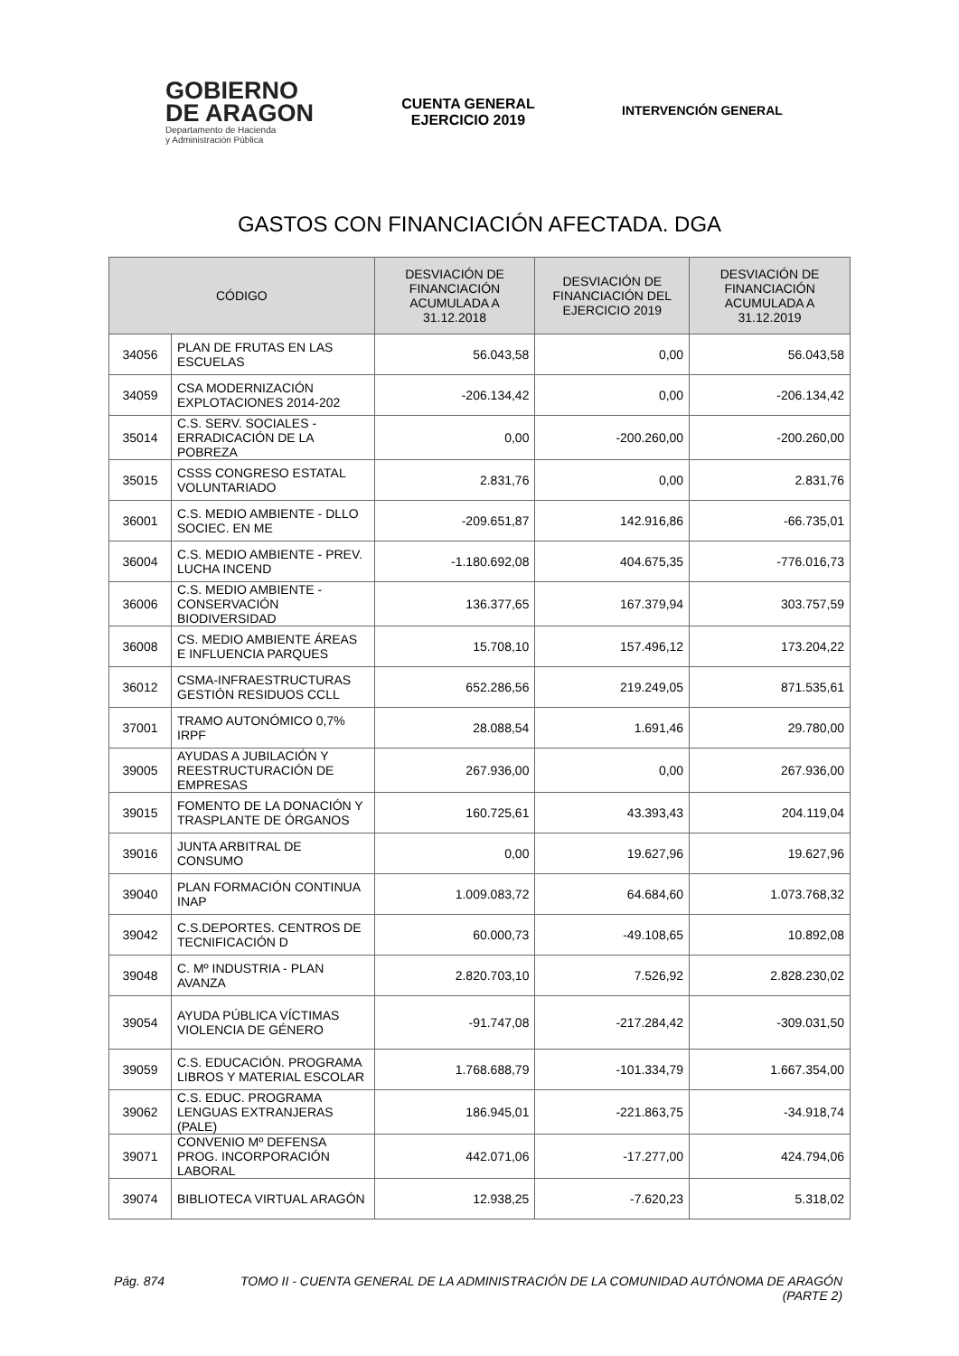GOBIERNO
DE ARAGON
Departamento de Hacienda
y Administración Pública
CUENTA GENERAL
EJERCICIO 2019
INTERVENCIÓN GENERAL
GASTOS CON FINANCIACIÓN AFECTADA. DGA
| CÓDIGO | | DESVIACIÓN DE FINANCIACIÓN ACUMULADA A 31.12.2018 | DESVIACIÓN DE FINANCIACIÓN DEL EJERCICIO 2019 | DESVIACIÓN DE FINANCIACIÓN ACUMULADA A 31.12.2019 |
| --- | --- | --- | --- | --- |
| 34056 | PLAN DE FRUTAS EN LAS ESCUELAS | 56.043,58 | 0,00 | 56.043,58 |
| 34059 | CSA MODERNIZACIÓN EXPLOTACIONES 2014-202 | -206.134,42 | 0,00 | -206.134,42 |
| 35014 | C.S. SERV. SOCIALES - ERRADICACIÓN DE LA POBREZA | 0,00 | -200.260,00 | -200.260,00 |
| 35015 | CSSS CONGRESO ESTATAL VOLUNTARIADO | 2.831,76 | 0,00 | 2.831,76 |
| 36001 | C.S. MEDIO AMBIENTE - DLLO SOCIEC. EN ME | -209.651,87 | 142.916,86 | -66.735,01 |
| 36004 | C.S. MEDIO AMBIENTE - PREV. LUCHA INCEND | -1.180.692,08 | 404.675,35 | -776.016,73 |
| 36006 | C.S. MEDIO AMBIENTE - CONSERVACIÓN BIODIVERSIDAD | 136.377,65 | 167.379,94 | 303.757,59 |
| 36008 | CS. MEDIO AMBIENTE ÁREAS E INFLUENCIA PARQUES | 15.708,10 | 157.496,12 | 173.204,22 |
| 36012 | CSMA-INFRAESTRUCTURAS GESTIÓN RESIDUOS CCLL | 652.286,56 | 219.249,05 | 871.535,61 |
| 37001 | TRAMO AUTONÓMICO 0,7% IRPF | 28.088,54 | 1.691,46 | 29.780,00 |
| 39005 | AYUDAS A JUBILACIÓN Y REESTRUCTURACIÓN DE EMPRESAS | 267.936,00 | 0,00 | 267.936,00 |
| 39015 | FOMENTO DE LA DONACIÓN Y TRASPLANTE DE ÓRGANOS | 160.725,61 | 43.393,43 | 204.119,04 |
| 39016 | JUNTA ARBITRAL DE CONSUMO | 0,00 | 19.627,96 | 19.627,96 |
| 39040 | PLAN FORMACIÓN CONTINUA INAP | 1.009.083,72 | 64.684,60 | 1.073.768,32 |
| 39042 | C.S.DEPORTES. CENTROS DE TECNIFICACIÓN D | 60.000,73 | -49.108,65 | 10.892,08 |
| 39048 | C. Mº INDUSTRIA - PLAN AVANZA | 2.820.703,10 | 7.526,92 | 2.828.230,02 |
| 39054 | AYUDA PÚBLICA VÍCTIMAS VIOLENCIA DE GÉNERO | -91.747,08 | -217.284,42 | -309.031,50 |
| 39059 | C.S. EDUCACIÓN. PROGRAMA LIBROS Y MATERIAL ESCOLAR | 1.768.688,79 | -101.334,79 | 1.667.354,00 |
| 39062 | C.S. EDUC. PROGRAMA LENGUAS EXTRANJERAS (PALE) | 186.945,01 | -221.863,75 | -34.918,74 |
| 39071 | CONVENIO Mº DEFENSA PROG. INCORPORACIÓN LABORAL | 442.071,06 | -17.277,00 | 424.794,06 |
| 39074 | BIBLIOTECA VIRTUAL ARAGÓN | 12.938,25 | -7.620,23 | 5.318,02 |
Pág. 874 TOMO II - CUENTA GENERAL DE LA ADMINISTRACIÓN DE LA COMUNIDAD AUTÓNOMA DE ARAGÓN (PARTE 2)